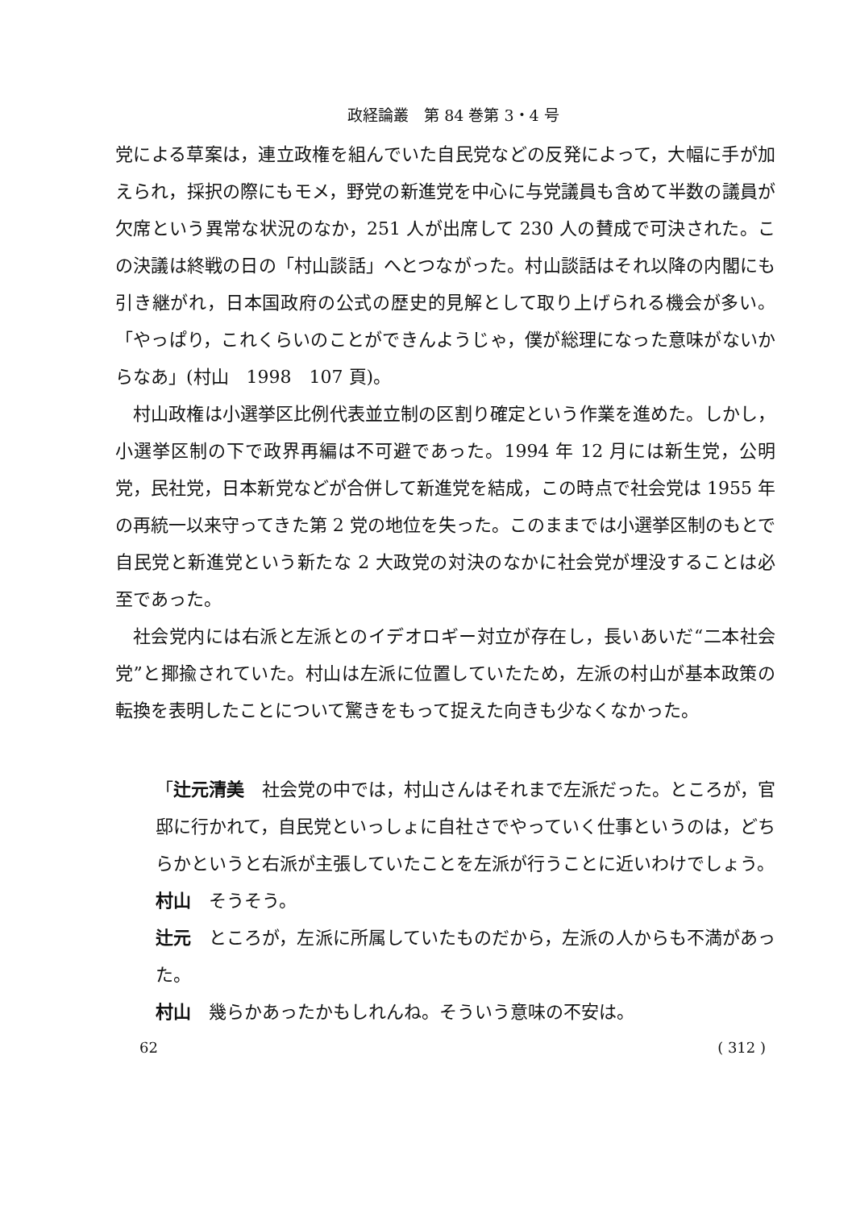政経論叢　第 84 巻第 3・4 号
党による草案は，連立政権を組んでいた自民党などの反発によって，大幅に手が加えられ，採択の際にもモメ，野党の新進党を中心に与党議員も含めて半数の議員が欠席という異常な状況のなか，251 人が出席して 230 人の賛成で可決された。この決議は終戦の日の「村山談話」へとつながった。村山談話はそれ以降の内閣にも引き継がれ，日本国政府の公式の歴史的見解として取り上げられる機会が多い。「やっぱり，これくらいのことができんようじゃ，僕が総理になった意味がないからなあ」(村山　1998　107 頁)。
村山政権は小選挙区比例代表並立制の区割り確定という作業を進めた。しかし，小選挙区制の下で政界再編は不可避であった。1994 年 12 月には新生党，公明党，民社党，日本新党などが合併して新進党を結成，この時点で社会党は 1955 年の再統一以来守ってきた第 2 党の地位を失った。このままでは小選挙区制のもとで自民党と新進党という新たな 2 大政党の対決のなかに社会党が埋没することは必至であった。
社会党内には右派と左派とのイデオロギー対立が存在し，長いあいだ“二本社会党”と揶揄されていた。村山は左派に位置していたため，左派の村山が基本政策の転換を表明したことについて驚きをもって捉えた向きも少なくなかった。
「辻元清美　社会党の中では，村山さんはそれまで左派だった。ところが，官邸に行かれて，自民党といっしょに自社さでやっていく仕事というのは，どちらかというと右派が主張していたことを左派が行うことに近いわけでしょう。
村山　そうそう。
辻元　ところが，左派に所属していたものだから，左派の人からも不満があった。
村山　幾らかあったかもしれんね。そういう意味の不安は。
62 ( 312 )